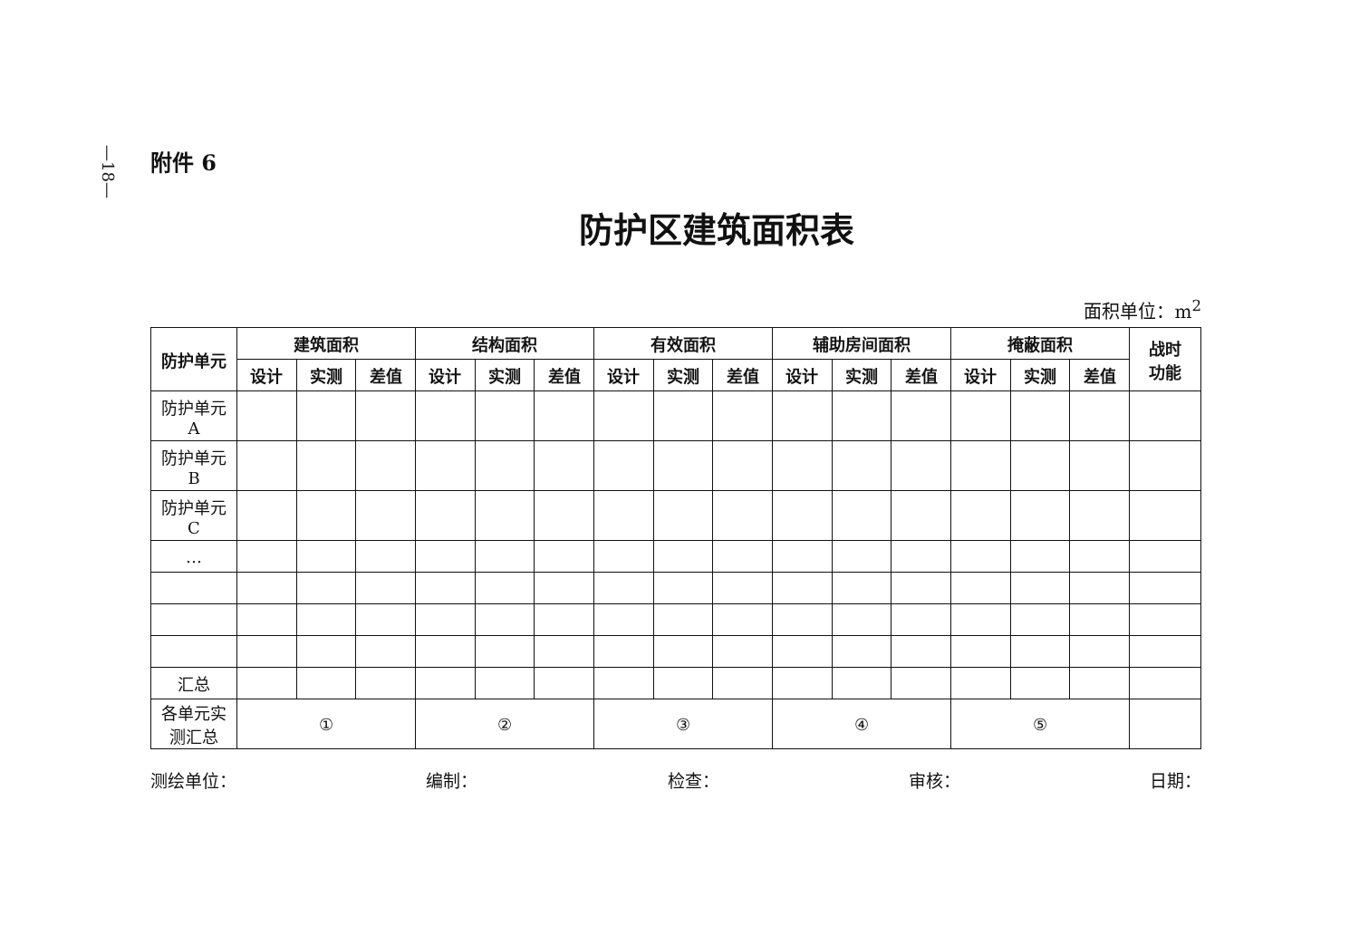—18—
附件 6
防护区建筑面积表
面积单位：m<sup>2</sup>
| 防护单元 | 建筑面积 | | | 结构面积 | | | 有效面积 | | | 辅助房间面积 | | | 掩蔽面积 | | | 战时 功能 |
| --- | --- | --- | --- | --- | --- | --- | --- | --- | --- | --- | --- | --- | --- | --- | --- | --- |
| | 设计 | 实测 | 差值 | 设计 | 实测 | 差值 | 设计 | 实测 | 差值 | 设计 | 实测 | 差值 | 设计 | 实测 | 差值 | |
| 防护单元 A | | | | | | | | | | | | | | | | |
| 防护单元 B | | | | | | | | | | | | | | | | |
| 防护单元 C | | | | | | | | | | | | | | | | |
| … | | | | | | | | | | | | | | | | |
| 汇总 | | | | | | | | | | | | | | | | |
| 各单元实 测汇总 | ① | | | ② | | | ③ | | | ④ | | | ⑤ | | | |
测绘单位： 编制： 检查： 审核： 日期：